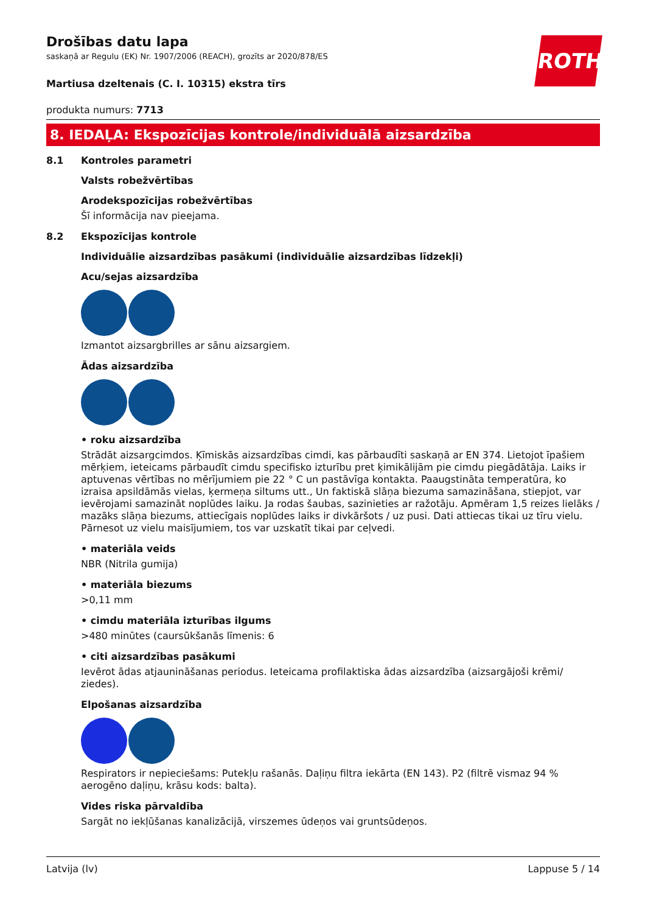ROTH
Drošības datu lapa
saskaņā ar Regulu (EK) Nr. 1907/2006 (REACH), grozīts ar 2020/878/ES
Martiusa dzeltenais (C. I. 10315) ekstra tīrs
produkta numurs: 7713
8. IEDAĻA: Ekspozīcijas kontrole/individuālā aizsardzība
8.1 Kontroles parametri
Valsts robežvērtības
Arodekspozīcijas robežvērtības
Šī informācija nav pieejama.
8.2 Ekspozīcijas kontrole
Individuālie aizsardzības pasākumi (individuālie aizsardzības līdzekļi)
Acu/sejas aizsardzība
Izmantot aizsargbrilles ar sānu aizsargiem.
Ādas aizsardzība
• roku aizsardzība
Strādāt aizsargcimdos. Ķīmiskās aizsardzības cimdi, kas pārbaudīti saskaņā ar EN 374. Lietojot īpašiem mērķiem, ieteicams pārbaudīt cimdu specifisko izturību pret ķimikālijām pie cimdu piegādātāja. Laiks ir aptuvenas vērtības no mērījumiem pie 22 ° C un pastāvīga kontakta. Paaugstināta temperatūra, ko izraisa apsildāmās vielas, ķermeņa siltums utt., Un faktiskā slāņa biezuma samazināšana, stiepjot, var ievērojami samazināt noplūdes laiku. Ja rodas šaubas, sazinieties ar ražotāju. Apmēram 1,5 reizes lielāks / mazāks slāņa biezums, attiecīgais noplūdes laiks ir divkāršots / uz pusi. Dati attiecas tikai uz tīru vielu. Pārnesot uz vielu maisījumiem, tos var uzskatīt tikai par ceļvedi.
• materiāla veids
NBR (Nitrila gumija)
• materiāla biezums
>0,11 mm
• cimdu materiāla izturības ilgums
>480 minūtes (caursūkšanās līmenis: 6
• citi aizsardzības pasākumi
Ievērot ādas atjaunināšanas periodus. Ieteicama profilaktiska ādas aizsardzība (aizsargājoši krēmi/ ziedes).
Elpošanas aizsardzība
Respirators ir nepieciešams: Putekļu rašanās. Daļiņu filtra iekārta (EN 143). P2 (filtrē vismaz 94 % aerogēno daļiņu, krāsu kods: balta).
Vides riska pārvaldība
Sargāt no iekļūšanas kanalizācijā, virszemes ūdeņos vai gruntsūdeņos.
Latvija (lv) Lappuse 5 / 14